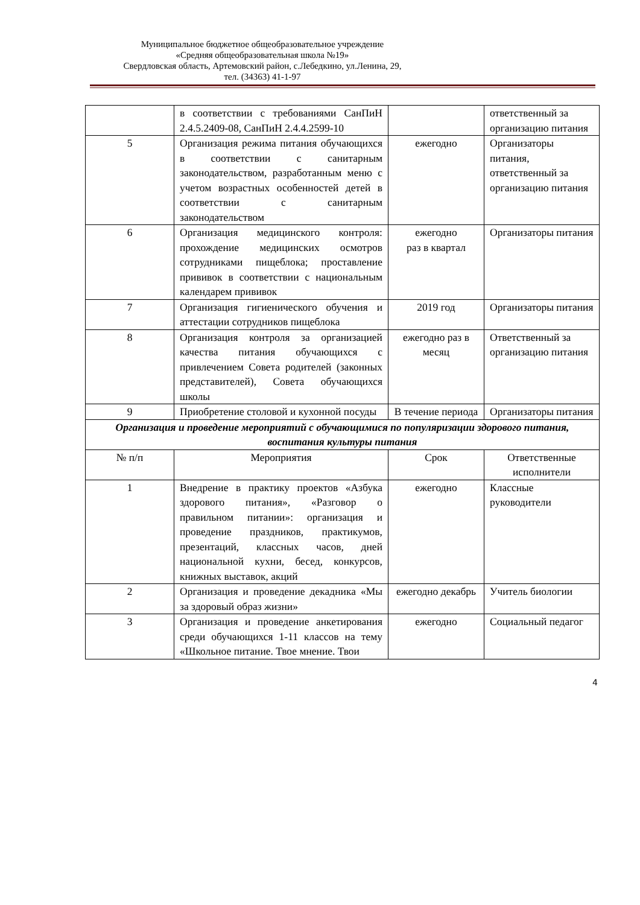Муниципальное бюджетное общеобразовательное учреждение
«Средняя общеобразовательная школа №19»
Свердловская область, Артемовский район, с.Лебедкино, ул.Ленина, 29,
тел. (34363) 41-1-97
| | в соответствии с требованиями СанПиН 2.4.5.2409-08, СанПиН 2.4.4.2599-10 | | ответственный за организацию питания |
| 5 | Организация режима питания обучающихся в соответствии с санитарным законодательством, разработанным меню с учетом возрастных особенностей детей в соответствии с санитарным законодательством | ежегодно | Организаторы питания, ответственный за организацию питания |
| 6 | Организация медицинского контроля: прохождение медицинских осмотров сотрудниками пищеблока; проставление прививок в соответствии с национальным календарем прививок | ежегодно раз в квартал | Организаторы питания |
| 7 | Организация гигиенического обучения и аттестации сотрудников пищеблока | 2019 год | Организаторы питания |
| 8 | Организация контроля за организацией качества питания обучающихся с привлечением Совета родителей (законных представителей), Совета обучающихся школы | ежегодно раз в месяц | Ответственный за организацию питания |
| 9 | Приобретение столовой и кухонной посуды | В течение периода | Организаторы питания |
| Организация и проведение мероприятий с обучающимися по популяризации здорового питания, воспитания культуры питания | | | |
| № п/п | Мероприятия | Срок | Ответственные исполнители |
| 1 | Внедрение в практику проектов «Азбука здорового питания», «Разговор о правильном питании»: организация и проведение праздников, практикумов, презентаций, классных часов, дней национальной кухни, бесед, конкурсов, книжных выставок, акций | ежегодно | Классные руководители |
| 2 | Организация и проведение декадника «Мы за здоровый образ жизни» | ежегодно декабрь | Учитель биологии |
| 3 | Организация и проведение анкетирования среди обучающихся 1-11 классов на тему «Школьное питание. Твое мнение. Твои | ежегодно | Социальный педагог |
4